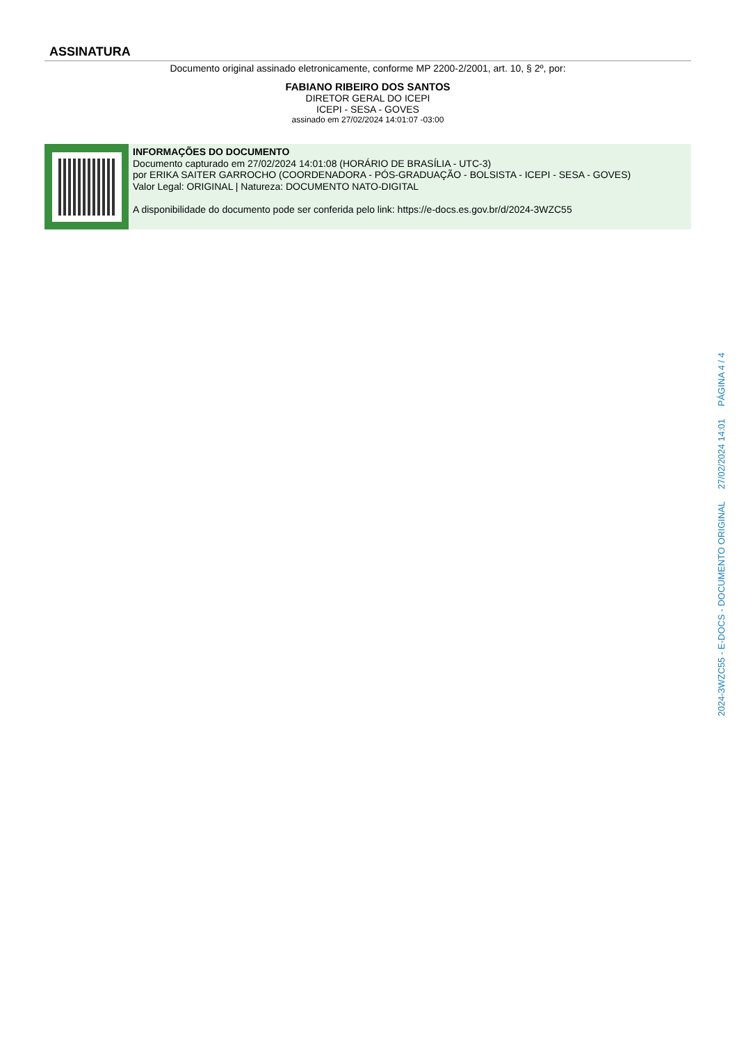ASSINATURA
Documento original assinado eletronicamente, conforme MP 2200-2/2001, art. 10, § 2º, por:
FABIANO RIBEIRO DOS SANTOS
DIRETOR GERAL DO ICEPI
ICEPI - SESA - GOVES
assinado em 27/02/2024 14:01:07 -03:00
INFORMAÇÕES DO DOCUMENTO
Documento capturado em 27/02/2024 14:01:08 (HORÁRIO DE BRASÍLIA - UTC-3)
por ERIKA SAITER GARROCHO (COORDENADORA - PÓS-GRADUAÇÃO - BOLSISTA - ICEPI - SESA - GOVES)
Valor Legal: ORIGINAL | Natureza: DOCUMENTO NATO-DIGITAL
A disponibilidade do documento pode ser conferida pelo link: https://e-docs.es.gov.br/d/2024-3WZC55
2024-3WZC55 - E-DOCS - DOCUMENTO ORIGINAL 27/02/2024 14:01 PÁGINA 4 / 4